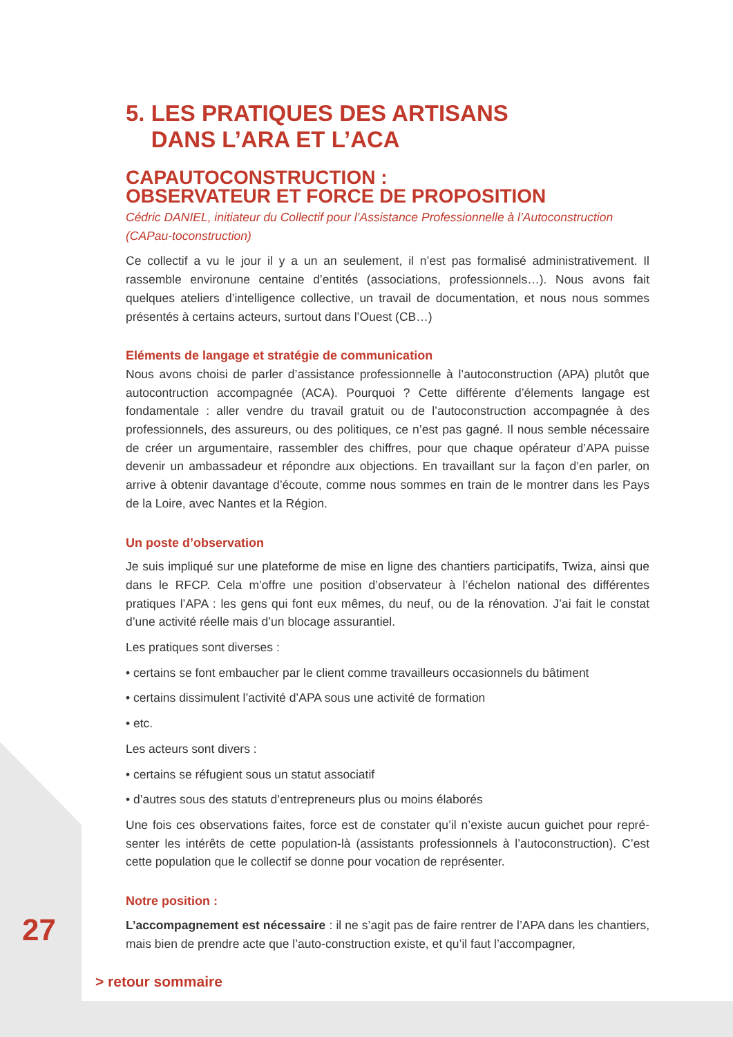5. LES PRATIQUES DES ARTISANS
DANS L’ARA ET L’ACA
CAPAUTOCONSTRUCTION :
OBSERVATEUR ET FORCE DE PROPOSITION
Cédric DANIEL, initiateur du Collectif pour l’Assistance Professionnelle à l’Autoconstruction (CAPau-toconstruction)
Ce collectif a vu le jour il y a un an seulement, il n’est pas formalisé administrativement. Il rassemble environune centaine d’entités (associations, professionnels…). Nous avons fait quelques ateliers d’intelligence collective, un travail de documentation, et nous nous sommes présentés à certains acteurs, surtout dans l’Ouest (CB…)
Eléments de langage et stratégie de communication
Nous avons choisi de parler d’assistance professionnelle à l’autoconstruction (APA) plutôt que autocontruction accompagnée (ACA). Pourquoi ? Cette différente d’élements langage est fondamentale : aller vendre du travail gratuit ou de l’autoconstruction accompagnée à des professionnels, des assureurs, ou des politiques, ce n’est pas gagné. Il nous semble nécessaire de créer un argumentaire, rassembler des chiffres, pour que chaque opérateur d’APA puisse devenir un ambassadeur et répondre aux objections. En travaillant sur la façon d’en parler, on arrive à obtenir davantage d’écoute, comme nous sommes en train de le montrer dans les Pays de la Loire, avec Nantes et la Région.
Un poste d’observation
Je suis impliqué sur une plateforme de mise en ligne des chantiers participatifs, Twiza, ainsi que dans le RFCP. Cela m’offre une position d’observateur à l’échelon national des différentes pratiques l’APA : les gens qui font eux mêmes, du neuf, ou de la rénovation. J’ai fait le constat d’une activité réelle mais d’un blocage assurantiel.
Les pratiques sont diverses :
• certains se font embaucher par le client comme travailleurs occasionnels du bâtiment
• certains dissimulent l’activité d’APA sous une activité de formation
• etc.
Les acteurs sont divers :
• certains se réfugient sous un statut associatif
• d’autres sous des statuts d’entrepreneurs plus ou moins élaborés
Une fois ces observations faites, force est de constater qu’il n’existe aucun guichet pour repré-senter les intérêts de cette population-là (assistants professionnels à l’autoconstruction). C’est cette population que le collectif se donne pour vocation de représenter.
Notre position :
L’accompagnement est nécessaire : il ne s’agit pas de faire rentrer de l’APA dans les chantiers, mais bien de prendre acte que l’auto-construction existe, et qu’il faut l’accompagner,
27
> retour sommaire